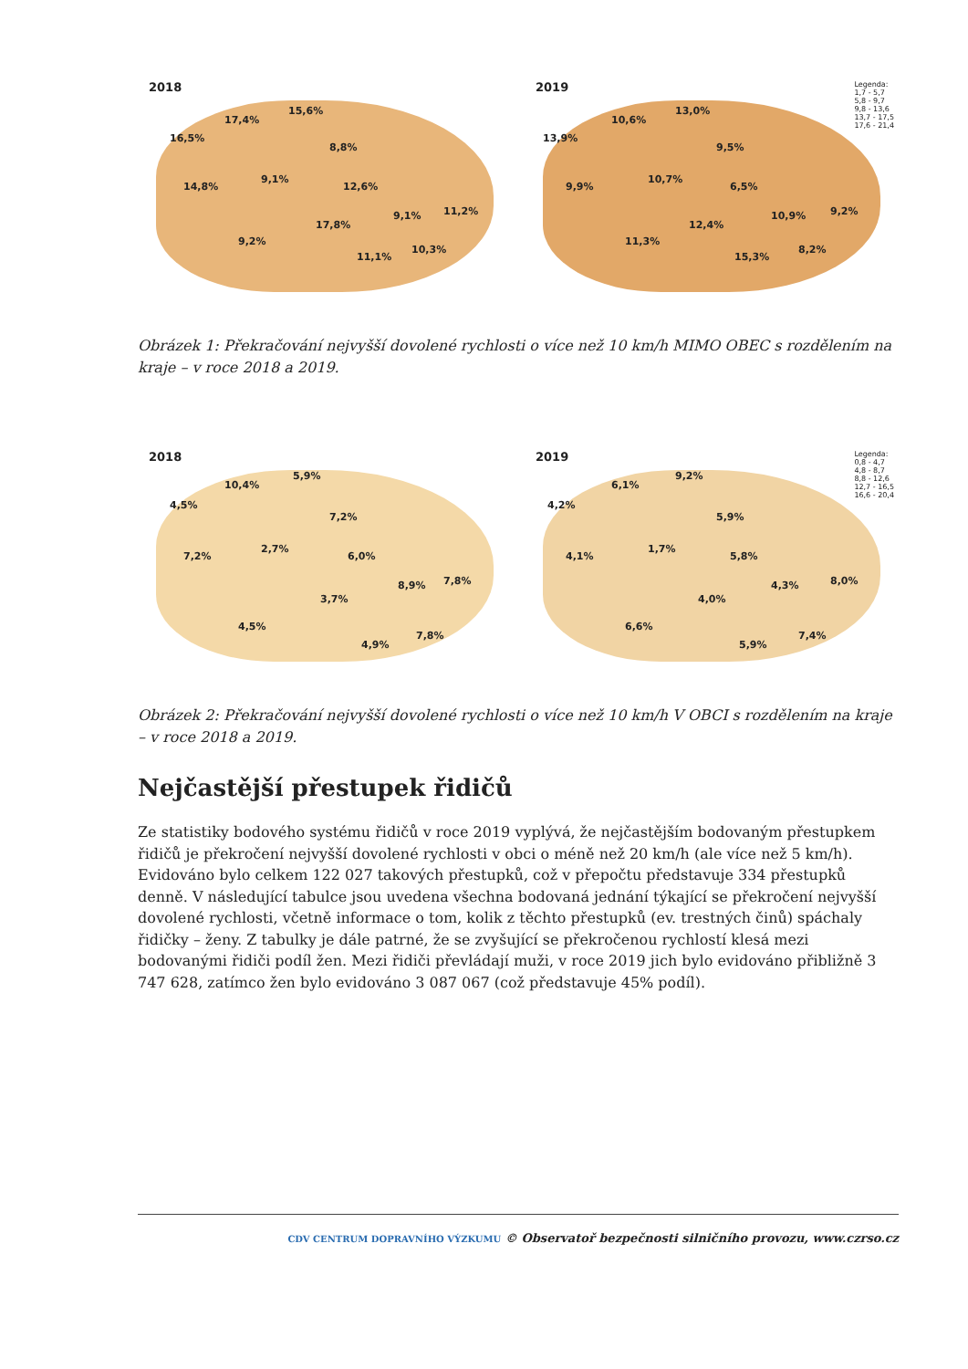2018
16,5%
17,4%
15,6%
8,8%
14,8%
9,1%
12,6%
17,8%
9,1% 11,2%
9,2%
11,1%
10,3%
2019
Legenda:
1,7 - 5,7
5,8 - 9,7
9,8 - 13,6
13,7 - 17,5
17,6 - 21,4
13,9%
10,6%
13,0%
9,5%
9,9%
10,7%
6,5%
12,4%
10,9% 9,2%
11,3%
15,3%
8,2%
Obrázek 1: Překračování nejvyšší dovolené rychlosti o více než 10 km/h MIMO OBEC s rozdělením na kraje – v roce 2018 a 2019.
2018
4,5%
10,4%
5,9%
7,2%
7,2%
2,7%
6,0%
8,9% 7,8%
3,7%
4,5%
4,9%
7,8%
2019
Legenda:
0,8 - 4,7
4,8 - 8,7
8,8 - 12,6
12,7 - 16,5
16,6 - 20,4
4,2%
6,1%
9,2%
5,9%
4,1%
1,7%
5,8%
4,3% 8,0%
4,0%
6,6%
5,9%
7,4%
Obrázek 2: Překračování nejvyšší dovolené rychlosti o více než 10 km/h V OBCI s rozdělením na kraje – v roce 2018 a 2019.
Nejčastější přestupek řidičů
Ze statistiky bodového systému řidičů v roce 2019 vyplývá, že nejčastějším bodovaným přestupkem řidičů je překročení nejvyšší dovolené rychlosti v obci o méně než 20 km/h (ale více než 5 km/h). Evidováno bylo celkem 122 027 takových přestupků, což v přepočtu představuje 334 přestupků denně. V následující tabulce jsou uvedena všechna bodovaná jednání týkající se překročení nejvyšší dovolené rychlosti, včetně informace o tom, kolik z těchto přestupků (ev. trestných činů) spáchaly řidičky – ženy. Z tabulky je dále patrné, že se zvyšující se překročenou rychlostí klesá mezi bodovanými řidiči podíl žen. Mezi řidiči převládají muži, v roce 2019 jich bylo evidováno přibližně 3 747 628, zatímco žen bylo evidováno 3 087 067 (což představuje 45% podíl).
CDV CENTRUM DOPRAVNÍHO VÝZKUMU © Observatoř bezpečnosti silničního provozu, www.czrso.cz